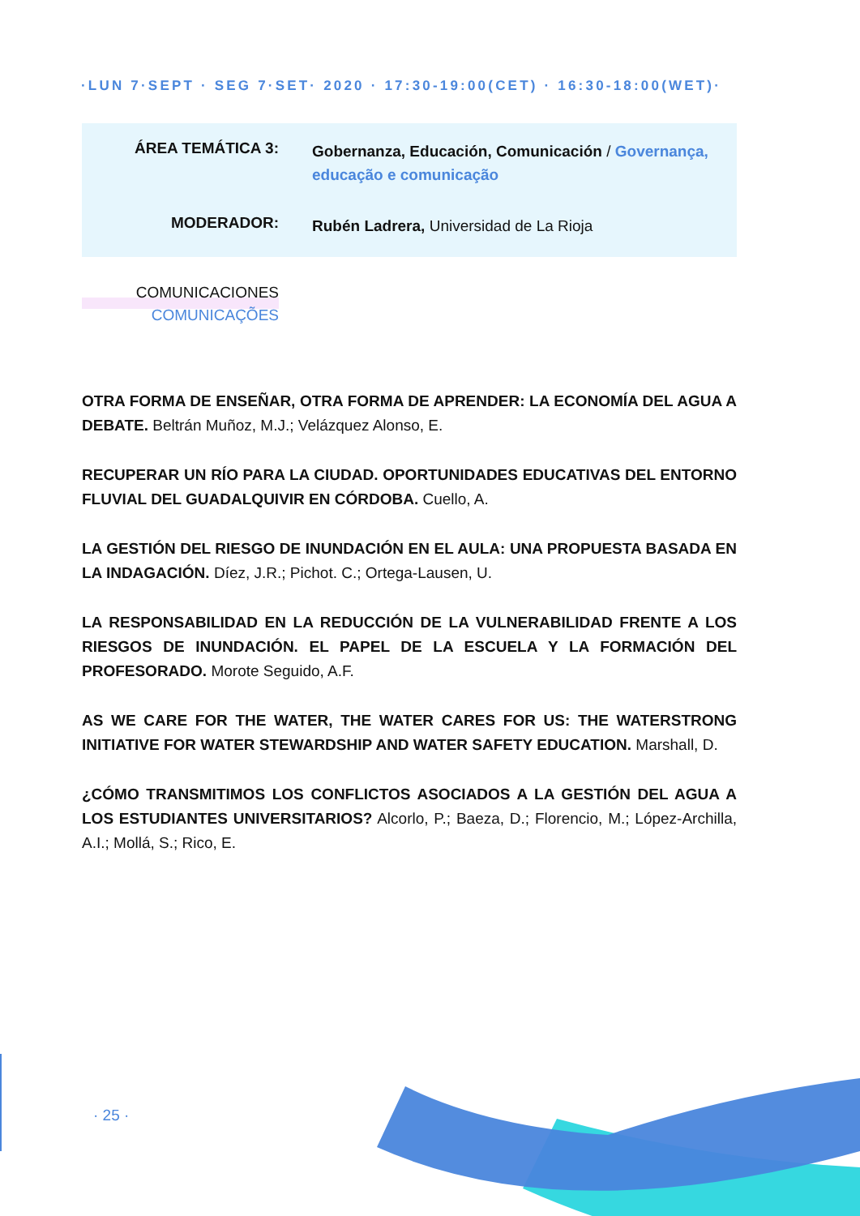·LUN 7·SEPT · SEG 7·SET· 2020 · 17:30-19:00(CET) · 16:30-18:00(WET)·
ÁREA TEMÁTICA 3:
Gobernanza, Educación, Comunicación / Governança, educação e comunicação
MODERADOR:
Rubén Ladrera, Universidad de La Rioja
COMUNICACIONES
COMUNICAÇÕES
OTRA FORMA DE ENSEÑAR, OTRA FORMA DE APRENDER: LA ECONOMÍA DEL AGUA A DEBATE. Beltrán Muñoz, M.J.; Velázquez Alonso, E.
RECUPERAR UN RÍO PARA LA CIUDAD. OPORTUNIDADES EDUCATIVAS DEL ENTORNO FLUVIAL DEL GUADALQUIVIR EN CÓRDOBA. Cuello, A.
LA GESTIÓN DEL RIESGO DE INUNDACIÓN EN EL AULA: UNA PROPUESTA BASADA EN LA INDAGACIÓN. Díez, J.R.; Pichot. C.; Ortega-Lausen, U.
LA RESPONSABILIDAD EN LA REDUCCIÓN DE LA VULNERABILIDAD FRENTE A LOS RIESGOS DE INUNDACIÓN. EL PAPEL DE LA ESCUELA Y LA FORMACIÓN DEL PROFESORADO. Morote Seguido, A.F.
AS WE CARE FOR THE WATER, THE WATER CARES FOR US: THE WATERSTRONG INITIATIVE FOR WATER STEWARDSHIP AND WATER SAFETY EDUCATION. Marshall, D.
¿CÓMO TRANSMITIMOS LOS CONFLICTOS ASOCIADOS A LA GESTIÓN DEL AGUA A LOS ESTUDIANTES UNIVERSITARIOS? Alcorlo, P.; Baeza, D.; Florencio, M.; López-Archilla, A.I.; Mollá, S.; Rico, E.
· 25 ·